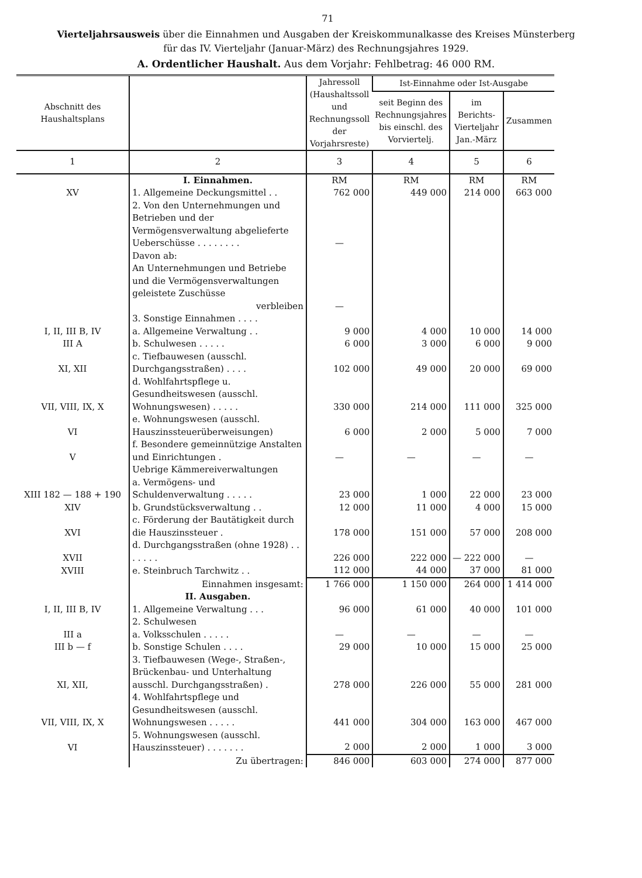71
Vierteljahrsausweis über die Einnahmen und Ausgaben der Kreiskommunalkasse des Kreises Münsterberg
für das IV. Vierteljahr (Januar-März) des Rechnungsjahres 1929.
A. Ordentlicher Haushalt. Aus dem Vorjahr: Fehlbetrag: 46 000 RM.
| Abschnitt des Haushaltsplans | | Jahressoll (Haushaltssoll und Rechnungssoll der Vorjahrsreste) | Ist-Einnahme oder Ist-Ausgabe | | |
| --- | --- | --- | --- | --- | --- |
| | | | seit Beginn des Rechnungsjahres bis einschl. des Vorviertelj. | im Berichts-Vierteljahr Jan.-März | Zusammen |
| 1 | 2 | 3 | 4 | 5 | 6 |
| | I. Einnahmen. | RM | RM | RM | RM |
| XV | 1. Allgemeine Deckungsmittel . . | 762 000 | 449 000 | 214 000 | 663 000 |
| | 2. Von den Unternehmungen und Betrieben und der Vermögensverwaltung abgelieferte Ueberschüsse . . . . . . . . | — | | | |
| | Davon ab: An Unternehmungen und Betriebe und die Vermögensverwaltungen geleistete Zuschüsse verbleiben | — | | | |
| | 3. Sonstige Einnahmen . . . . | | | | |
| I, II, III B, IV | a. Allgemeine Verwaltung . . | 9 000 | 4 000 | 10 000 | 14 000 |
| III A | b. Schulwesen . . . . . | 6 000 | 3 000 | 6 000 | 9 000 |
| XI, XII | c. Tiefbauwesen (ausschl. Durchgangsstraßen) . . . . | 102 000 | 49 000 | 20 000 | 69 000 |
| VII, VIII, IX, X | d. Wohlfahrtspflege u. Gesundheitswesen (ausschl. Wohnungswesen) . . . . . | 330 000 | 214 000 | 111 000 | 325 000 |
| VI | e. Wohnungswesen (ausschl. Hauszinssteuerüberweisungen) | 6 000 | 2 000 | 5 000 | 7 000 |
| V | f. Besondere gemeinnützige Anstalten und Einrichtungen . | — | — | — | — |
| | Uebrige Kämmereiverwaltungen | | | | |
| XIII 182 — 188 + 190 | a. Vermögens- und Schuldenverwaltung . . . . . | 23 000 | 1 000 | 22 000 | 23 000 |
| XIV | b. Grundstücksverwaltung . . | 12 000 | 11 000 | 4 000 | 15 000 |
| XVI | c. Förderung der Bautätigkeit durch die Hauszinssteuer . | 178 000 | 151 000 | 57 000 | 208 000 |
| XVII | d. Durchgangsstraßen (ohne 1928) . . . . . . . | 226 000 | 222 000 | — 222 000 | — |
| XVIII | e. Steinbruch Tarchwitz . . | 112 000 | 44 000 | 37 000 | 81 000 |
| | Einnahmen insgesamt: | 1 766 000 | 1 150 000 | 264 000 | 1 414 000 |
| | II. Ausgaben. | | | | |
| I, II, III B, IV | 1. Allgemeine Verwaltung . . . | 96 000 | 61 000 | 40 000 | 101 000 |
| | 2. Schulwesen | | | | |
| III a | a. Volksschulen . . . . . | — | — | — | — |
| III b — f | b. Sonstige Schulen . . . . | 29 000 | 10 000 | 15 000 | 25 000 |
| XI, XII, | 3. Tiefbauwesen (Wege-, Straßen-, Brückenbau- und Unterhaltung ausschl. Durchgangsstraßen) . | 278 000 | 226 000 | 55 000 | 281 000 |
| VII, VIII, IX, X | 4. Wohlfahrtspflege und Gesundheitswesen (ausschl. Wohnungswesen . . . . . | 441 000 | 304 000 | 163 000 | 467 000 |
| VI | 5. Wohnungswesen (ausschl. Hauszinssteuer) . . . . . . . | 2 000 | 2 000 | 1 000 | 3 000 |
| | Zu übertragen: | 846 000 | 603 000 | 274 000 | 877 000 |